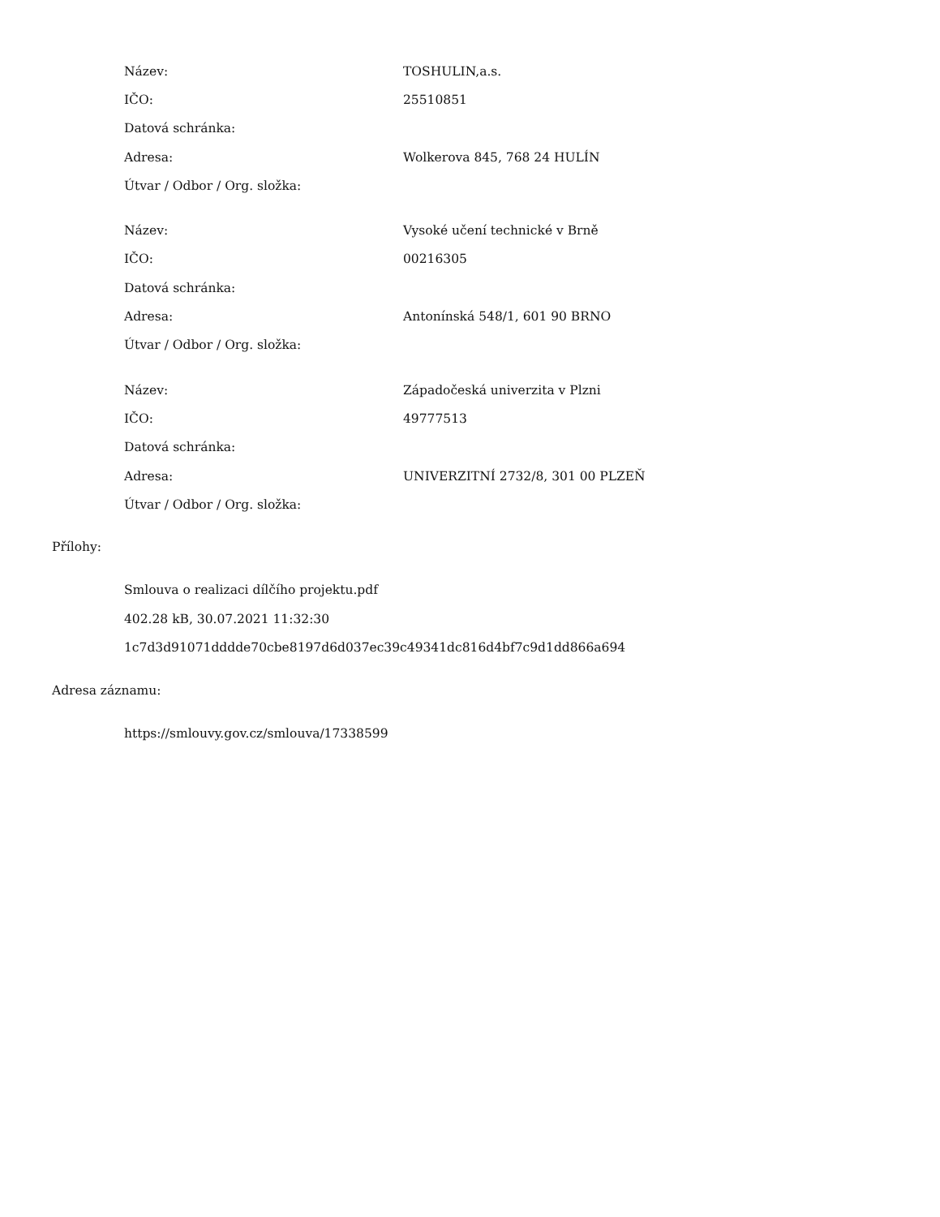| Název: | TOSHULIN,a.s. |
| IČO: | 25510851 |
| Datová schránka: | |
| Adresa: | Wolkerova 845, 768 24 HULÍN |
| Útvar / Odbor / Org. složka: | |
| Název: | Vysoké učení technické v Brně |
| IČO: | 00216305 |
| Datová schránka: | |
| Adresa: | Antonínská 548/1, 601 90 BRNO |
| Útvar / Odbor / Org. složka: | |
| Název: | Západočeská univerzita v Plzni |
| IČO: | 49777513 |
| Datová schránka: | |
| Adresa: | UNIVERZITNÍ 2732/8, 301 00 PLZEŇ |
| Útvar / Odbor / Org. složka: | |
Přílohy:
Smlouva o realizaci dílčího projektu.pdf
402.28 kB, 30.07.2021 11:32:30
1c7d3d91071dddde70cbe8197d6d037ec39c49341dc816d4bf7c9d1dd866a694
Adresa záznamu:
https://smlouvy.gov.cz/smlouva/17338599